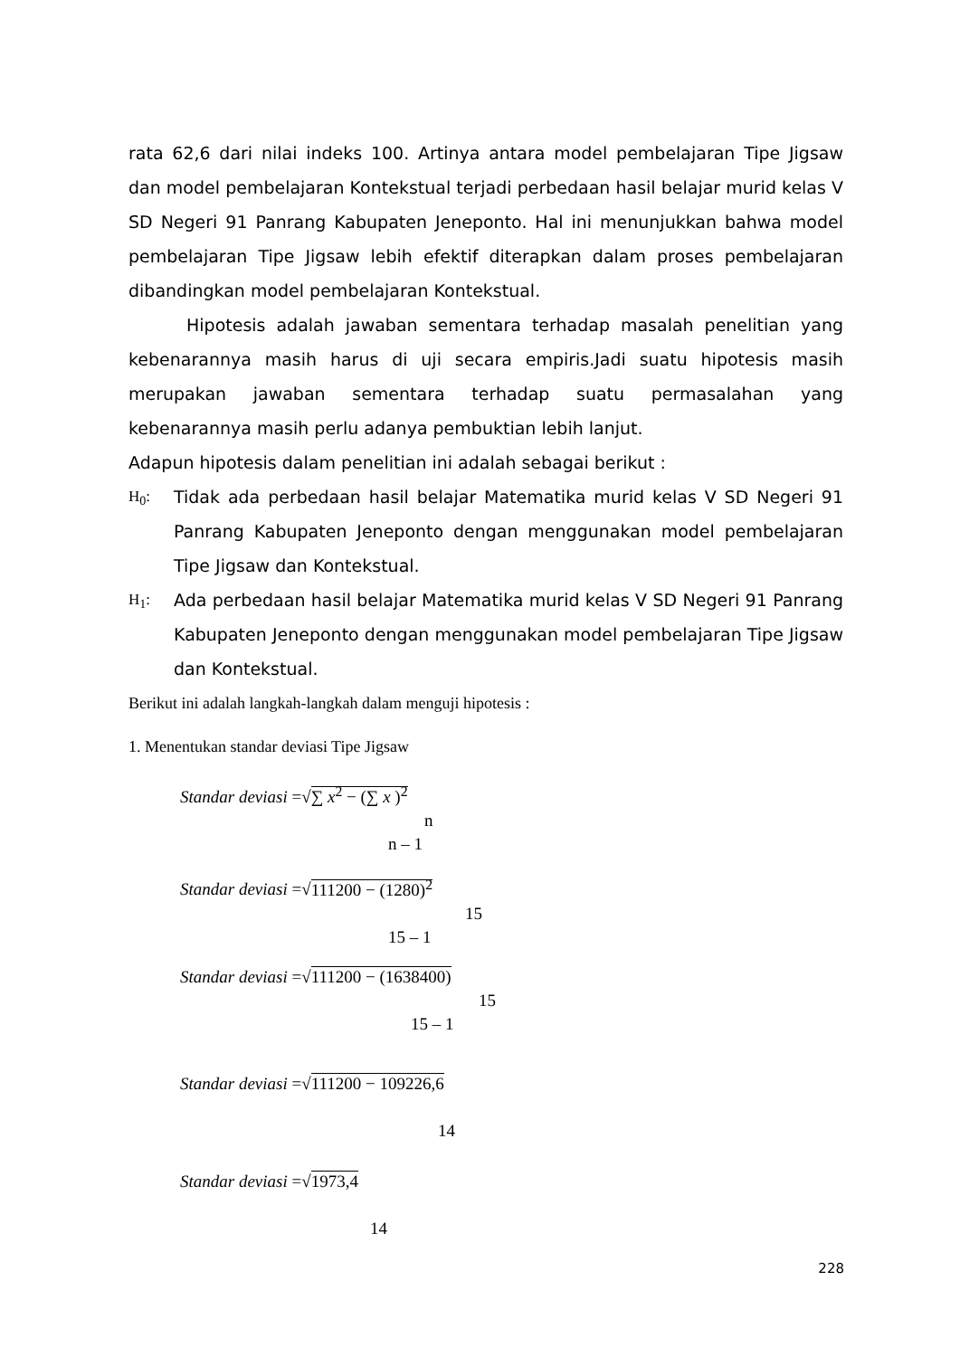rata 62,6 dari nilai indeks 100. Artinya antara model pembelajaran Tipe Jigsaw dan model pembelajaran Kontekstual terjadi perbedaan hasil belajar murid kelas V SD Negeri 91 Panrang Kabupaten Jeneponto. Hal ini menunjukkan bahwa model pembelajaran Tipe Jigsaw lebih efektif diterapkan dalam proses pembelajaran dibandingkan model pembelajaran Kontekstual.
Hipotesis adalah jawaban sementara terhadap masalah penelitian yang kebenarannya masih harus di uji secara empiris.Jadi suatu hipotesis masih merupakan jawaban sementara terhadap suatu permasalahan yang kebenarannya masih perlu adanya pembuktian lebih lanjut.
Adapun hipotesis dalam penelitian ini adalah sebagai berikut :
H<sub>0</sub>: Tidak ada perbedaan hasil belajar Matematika murid kelas V SD Negeri 91 Panrang Kabupaten Jeneponto dengan menggunakan model pembelajaran Tipe Jigsaw dan Kontekstual.
H<sub>1</sub>: Ada perbedaan hasil belajar Matematika murid kelas V SD Negeri 91 Panrang Kabupaten Jeneponto dengan menggunakan model pembelajaran Tipe Jigsaw dan Kontekstual.
Berikut ini adalah langkah-langkah dalam menguji hipotesis :
1. Menentukan standar deviasi Tipe Jigsaw
Standar deviasi =√∑ x<sup>2</sup> − (∑ x )<sup>2</sup>
n
n – 1
Standar deviasi =√111200 − (1280)<sup>2</sup>
15
15 – 1
Standar deviasi =√111200 − (1638400)
15
15 – 1
Standar deviasi =√111200 − 109226,6
14
Standar deviasi =√1973,4
14
228